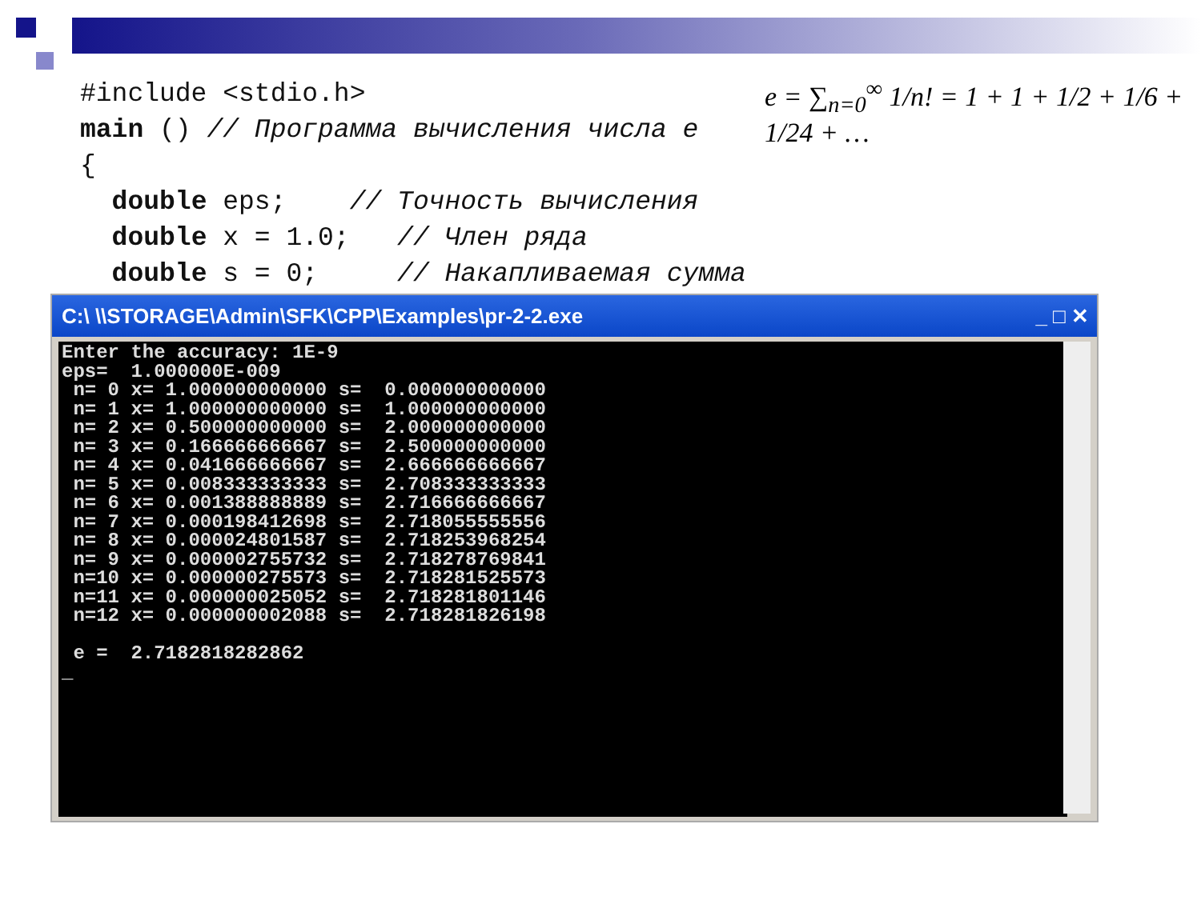#include <stdio.h> main () // Программа вычисления числа e { double eps; // Точность вычисления double x = 1.0; // Член ряда double s = 0; // Накапливаемая сумма
e = ∑<sub>n=0</sub><sup>∞</sup> 1/n! = 1 + 1 + 1/2 + 1/6 + 1/24 + …
C:\ \\STORAGE\Admin\SFK\CPP\Examples\pr-2-2.exe _ □ ✕
Enter the accuracy: 1E-9 eps= 1.000000E-009 n= 0 x= 1.000000000000 s= 0.000000000000 n= 1 x= 1.000000000000 s= 1.000000000000 n= 2 x= 0.500000000000 s= 2.000000000000 n= 3 x= 0.166666666667 s= 2.500000000000 n= 4 x= 0.041666666667 s= 2.666666666667 n= 5 x= 0.008333333333 s= 2.708333333333 n= 6 x= 0.001388888889 s= 2.716666666667 n= 7 x= 0.000198412698 s= 2.718055555556 n= 8 x= 0.000024801587 s= 2.718253968254 n= 9 x= 0.000002755732 s= 2.718278769841 n=10 x= 0.000000275573 s= 2.718281525573 n=11 x= 0.000000025052 s= 2.718281801146 n=12 x= 0.000000002088 s= 2.718281826198 e = 2.7182818282862 _